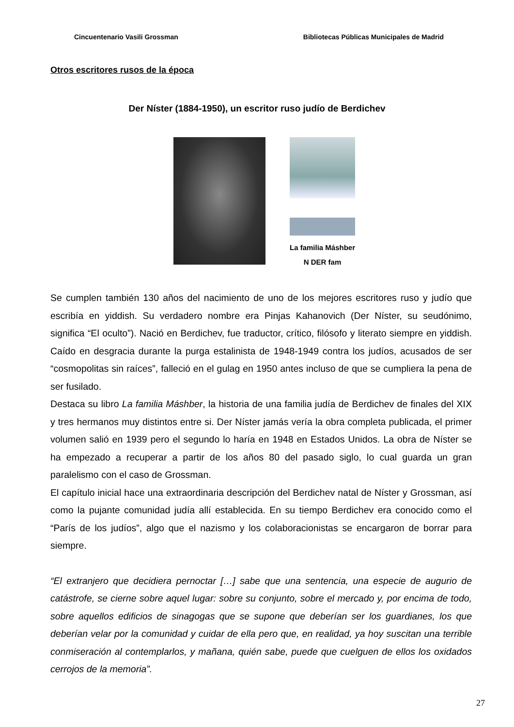Cincuentenario Vasili Grossman Bibliotecas Públicas Municipales de Madrid
Otros escritores rusos de la época
Der Níster (1884-1950), un escritor ruso judío de Berdichev
La familia Máshber
N DER fam
Se cumplen también 130 años del nacimiento de uno de los mejores escritores ruso y judío que escribía en yiddish. Su verdadero nombre era Pinjas Kahanovich (Der Níster, su seudónimo, significa “El oculto”). Nació en Berdichev, fue traductor, crítico, filósofo y literato siempre en yiddish. Caído en desgracia durante la purga estalinista de 1948-1949 contra los judíos, acusados de ser “cosmopolitas sin raíces”, falleció en el gulag en 1950 antes incluso de que se cumpliera la pena de ser fusilado.
Destaca su libro La familia Máshber, la historia de una familia judía de Berdichev de finales del XIX y tres hermanos muy distintos entre si. Der Níster jamás vería la obra completa publicada, el primer volumen salió en 1939 pero el segundo lo haría en 1948 en Estados Unidos. La obra de Níster se ha empezado a recuperar a partir de los años 80 del pasado siglo, lo cual guarda un gran paralelismo con el caso de Grossman.
El capítulo inicial hace una extraordinaria descripción del Berdichev natal de Níster y Grossman, así como la pujante comunidad judía allí establecida. En su tiempo Berdichev era conocido como el “París de los judíos”, algo que el nazismo y los colaboracionistas se encargaron de borrar para siempre.
“El extranjero que decidiera pernoctar […] sabe que una sentencia, una especie de augurio de catástrofe, se cierne sobre aquel lugar: sobre su conjunto, sobre el mercado y, por encima de todo, sobre aquellos edificios de sinagogas que se supone que deberían ser los guardianes, los que deberían velar por la comunidad y cuidar de ella pero que, en realidad, ya hoy suscitan una terrible conmiseración al contemplarlos, y mañana, quién sabe, puede que cuelguen de ellos los oxidados cerrojos de la memoria”.
27